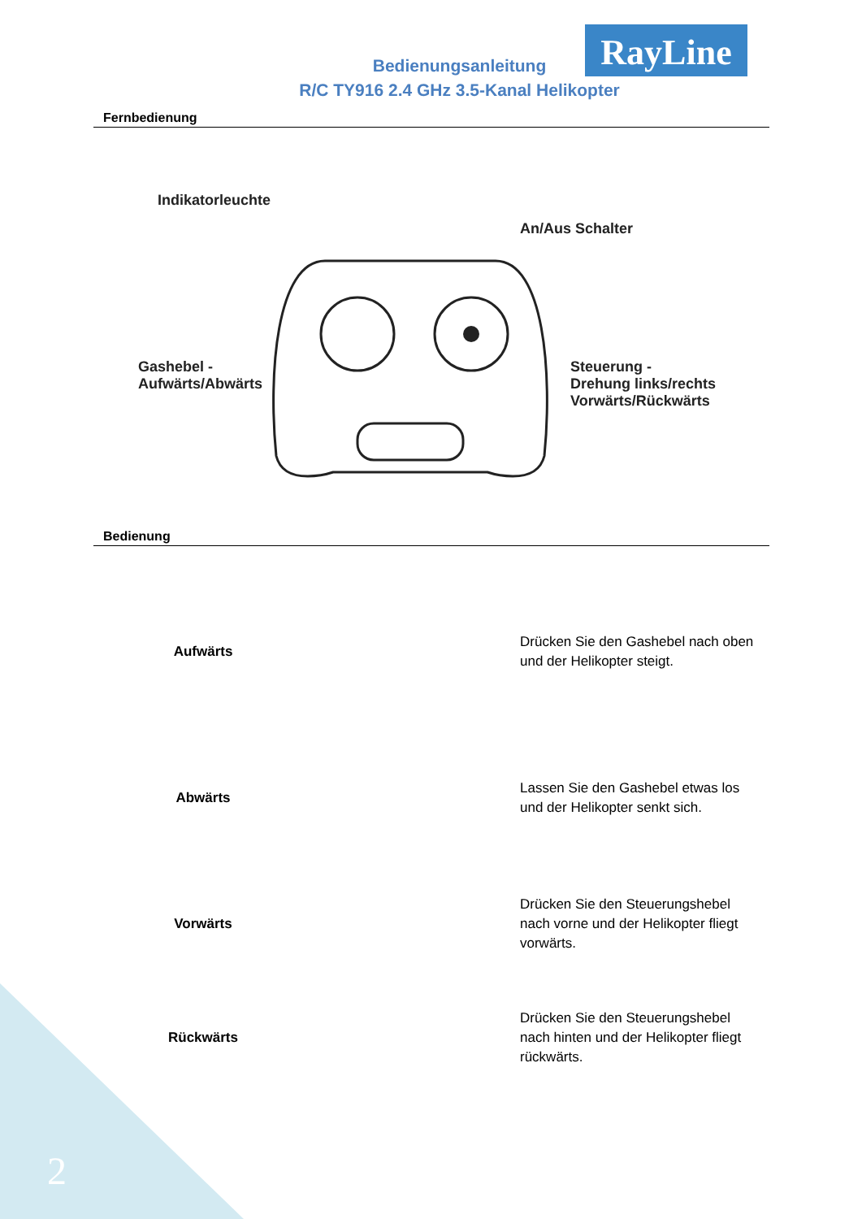RayLine
Bedienungsanleitung
R/C TY916 2.4 GHz 3.5-Kanal Helikopter
Fernbedienung
Indikatorleuchte
An/Aus Schalter
Gashebel -
Aufwärts/Abwärts
Steuerung -
Drehung links/rechts
Vorwärts/Rückwärts
Bedienung
| Aufwärts | | Drücken Sie den Gashebel nach oben und der Helikopter steigt. |
| Abwärts | | Lassen Sie den Gashebel etwas los und der Helikopter senkt sich. |
| Vorwärts | | Drücken Sie den Steuerungshebel nach vorne und der Helikopter fliegt vorwärts. |
| Rückwärts | | Drücken Sie den Steuerungshebel nach hinten und der Helikopter fliegt rückwärts. |
2